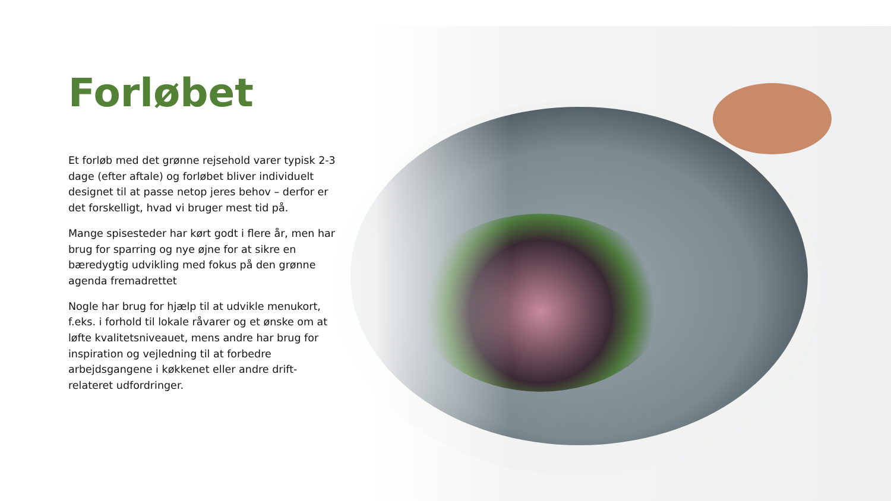Forløbet
Et forløb med det grønne rejsehold varer typisk 2-3 dage (efter aftale) og forløbet bliver individuelt designet til at passe netop jeres behov – derfor er det forskelligt, hvad vi bruger mest tid på.
Mange spisesteder har kørt godt i flere år, men har brug for sparring og nye øjne for at sikre en bæredygtig udvikling med fokus på den grønne agenda fremadrettet
Nogle har brug for hjælp til at udvikle menukort, f.eks. i forhold til lokale råvarer og et ønske om at løfte kvalitetsniveauet, mens andre har brug for inspiration og vejledning til at forbedre arbejdsgangene i køkkenet eller andre drift-relateret udfordringer.